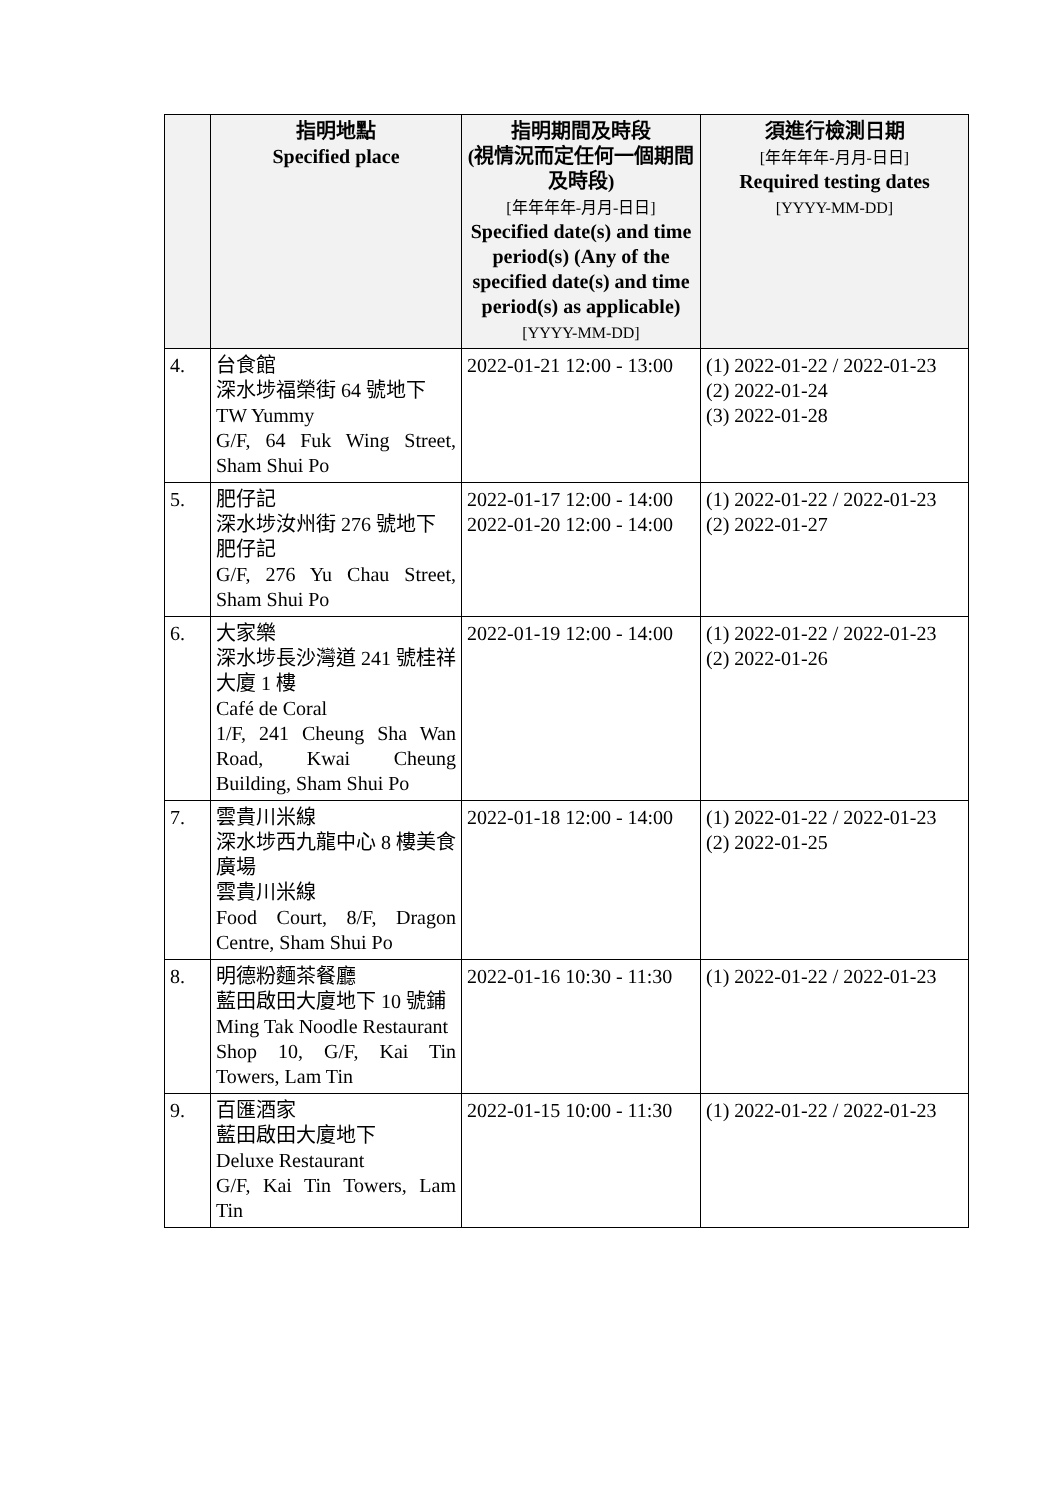| | 指明地點 Specified place | 指明期間及時段 (視情況而定任何一個期間及時段) [年年年年-月月-日日] Specified date(s) and time period(s) (Any of the specified date(s) and time period(s) as applicable) [YYYY-MM-DD] | 須進行檢測日期 [年年年年-月月-日日] Required testing dates [YYYY-MM-DD] |
| --- | --- | --- | --- |
| 4. | 台食館 深水埗福榮街 64 號地下 TW Yummy G/F, 64 Fuk Wing Street, Sham Shui Po | 2022-01-21 12:00 - 13:00 | (1) 2022-01-22 / 2022-01-23 (2) 2022-01-24 (3) 2022-01-28 |
| 5. | 肥仔記 深水埗汝州街 276 號地下 肥仔記 G/F, 276 Yu Chau Street, Sham Shui Po | 2022-01-17 12:00 - 14:00 2022-01-20 12:00 - 14:00 | (1) 2022-01-22 / 2022-01-23 (2) 2022-01-27 |
| 6. | 大家樂 深水埗長沙灣道 241 號桂祥大廈 1 樓 Café de Coral 1/F, 241 Cheung Sha Wan Road, Kwai Cheung Building, Sham Shui Po | 2022-01-19 12:00 - 14:00 | (1) 2022-01-22 / 2022-01-23 (2) 2022-01-26 |
| 7. | 雲貴川米線 深水埗西九龍中心 8 樓美食廣場 雲貴川米線 Food Court, 8/F, Dragon Centre, Sham Shui Po | 2022-01-18 12:00 - 14:00 | (1) 2022-01-22 / 2022-01-23 (2) 2022-01-25 |
| 8. | 明德粉麵茶餐廳 藍田啟田大廈地下 10 號鋪 Ming Tak Noodle Restaurant Shop 10, G/F, Kai Tin Towers, Lam Tin | 2022-01-16 10:30 - 11:30 | (1) 2022-01-22 / 2022-01-23 |
| 9. | 百匯酒家 藍田啟田大廈地下 Deluxe Restaurant G/F, Kai Tin Towers, Lam Tin | 2022-01-15 10:00 - 11:30 | (1) 2022-01-22 / 2022-01-23 |